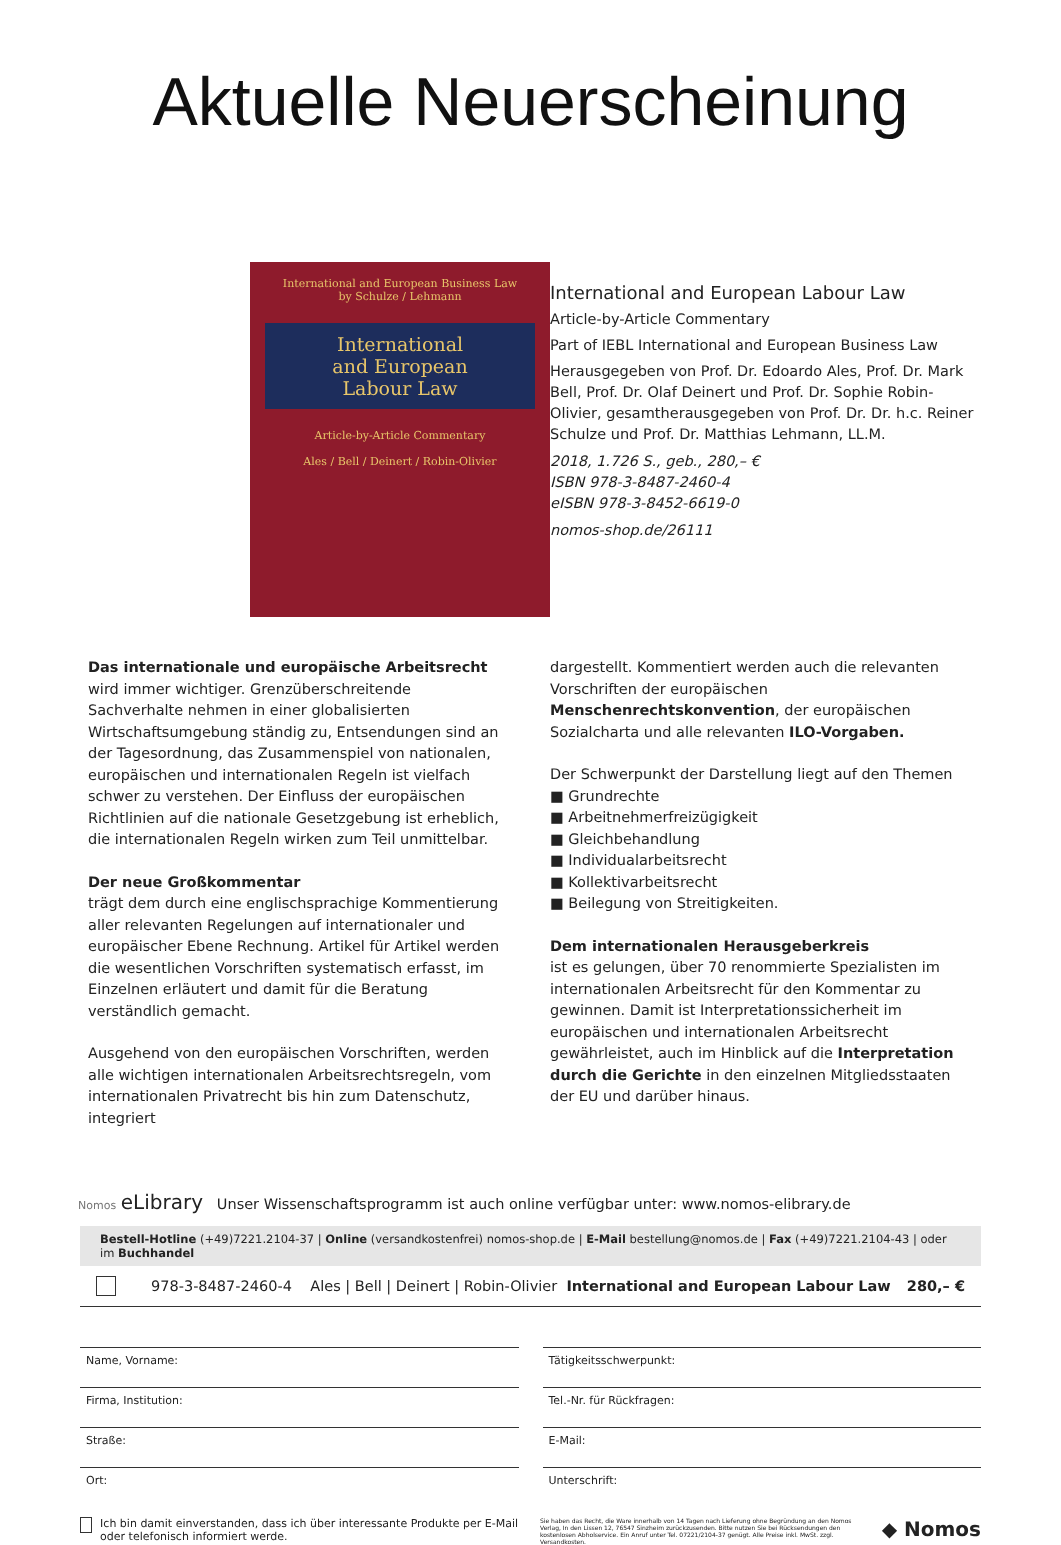Aktuelle Neuerscheinung
International and European Business Law
by Schulze / Lehmann
International
and European
Labour Law
Article-by-Article Commentary
Ales / Bell / Deinert / Robin-Olivier
International and European Labour Law
Article-by-Article Commentary
Part of IEBL International and European Business Law
Herausgegeben von Prof. Dr. Edoardo Ales, Prof. Dr. Mark Bell, Prof. Dr. Olaf Deinert und Prof. Dr. Sophie Robin-Olivier, gesamtherausgegeben von Prof. Dr. Dr. h.c. Reiner Schulze und Prof. Dr. Matthias Lehmann, LL.M.
2018, 1.726 S., geb., 280,– €
ISBN 978-3-8487-2460-4
eISBN 978-3-8452-6619-0
nomos-shop.de/26111
Das internationale und europäische Arbeitsrecht
wird immer wichtiger. Grenzüberschreitende Sachverhalte nehmen in einer globalisierten Wirtschaftsumgebung ständig zu, Entsendungen sind an der Tagesordnung, das Zusammenspiel von nationalen, europäischen und internationalen Regeln ist vielfach schwer zu verstehen. Der Einfluss der europäischen Richtlinien auf die nationale Gesetzgebung ist erheblich, die internationalen Regeln wirken zum Teil unmittelbar.
Der neue Großkommentar
trägt dem durch eine englischsprachige Kommentierung aller relevanten Regelungen auf internationaler und europäischer Ebene Rechnung. Artikel für Artikel werden die wesentlichen Vorschriften systematisch erfasst, im Einzelnen erläutert und damit für die Beratung verständlich gemacht.
Ausgehend von den europäischen Vorschriften, werden alle wichtigen internationalen Arbeitsrechtsregeln, vom internationalen Privatrecht bis hin zum Datenschutz, integriert
dargestellt. Kommentiert werden auch die relevanten Vorschriften der europäischen Menschenrechtskonvention, der europäischen Sozialcharta und alle relevanten ILO-Vorgaben.
Der Schwerpunkt der Darstellung liegt auf den Themen
■ Grundrechte
■ Arbeitnehmerfreizügigkeit
■ Gleichbehandlung
■ Individualarbeitsrecht
■ Kollektivarbeitsrecht
■ Beilegung von Streitigkeiten.
Dem internationalen Herausgeberkreis
ist es gelungen, über 70 renommierte Spezialisten im internationalen Arbeitsrecht für den Kommentar zu gewinnen. Damit ist Interpretationssicherheit im europäischen und internationalen Arbeitsrecht gewährleistet, auch im Hinblick auf die Interpretation durch die Gerichte in den einzelnen Mitgliedsstaaten der EU und darüber hinaus.
Nomos eLibrary Unser Wissenschaftsprogramm ist auch online verfügbar unter: www.nomos-elibrary.de
Bestell-Hotline (+49)7221.2104-37 | Online (versandkostenfrei) nomos-shop.de | E-Mail bestellung@nomos.de | Fax (+49)7221.2104-43 | oder im Buchhandel
978-3-8487-2460-4 Ales | Bell | Deinert | Robin-Olivier International and European Labour Law 280,– €
Name, Vorname:
Tätigkeitsschwerpunkt:
Firma, Institution:
Tel.-Nr. für Rückfragen:
Straße:
E-Mail:
Ort:
Unterschrift:
Ich bin damit einverstanden, dass ich über interessante Produkte per E-Mail oder telefonisch informiert werde.
Sie haben das Recht, die Ware innerhalb von 14 Tagen nach Lieferung ohne Begründung an den Nomos Verlag, In den Lissen 12, 76547 Sinzheim zurückzusenden. Bitte nutzen Sie bei Rücksendungen den kostenlosen Abholservice. Ein Anruf unter Tel. 07221/2104-37 genügt. Alle Preise inkl. MwSt. zzgl. Versandkosten.
◆ Nomos